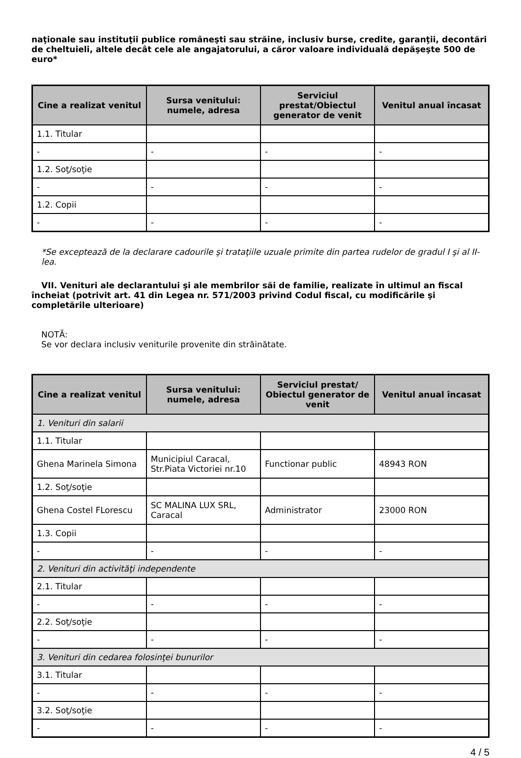naţionale sau instituţii publice româneşti sau străine, inclusiv burse, credite, garanţii, decontări de cheltuieli, altele decât cele ale angajatorului, a căror valoare individuală depăşeşte 500 de euro*
| Cine a realizat venitul | Sursa venitului: numele, adresa | Serviciul prestat/Obiectul generator de venit | Venitul anual încasat |
| --- | --- | --- | --- |
| 1.1. Titular | | | |
| - | - | - | - |
| 1.2. Soţ/soţie | | | |
| - | - | - | - |
| 1.2. Copii | | | |
| - | - | - | - |
*Se exceptează de la declarare cadourile şi trataţiile uzuale primite din partea rudelor de gradul I şi al II-lea.
VII. Venituri ale declarantului şi ale membrilor săi de familie, realizate în ultimul an fiscal încheiat (potrivit art. 41 din Legea nr. 571/2003 privind Codul fiscal, cu modificările şi completările ulterioare)
NOTĂ:
Se vor declara inclusiv veniturile provenite din străinătate.
| Cine a realizat venitul | Sursa venitului: numele, adresa | Serviciul prestat/ Obiectul generator de venit | Venitul anual încasat |
| --- | --- | --- | --- |
| 1. Venituri din salarii | | | |
| 1.1. Titular | | | |
| Ghena Marinela Simona | Municipiul Caracal, Str.Piata Victoriei nr.10 | Functionar public | 48943 RON |
| 1.2. Soţ/soţie | | | |
| Ghena Costel FLorescu | SC MALINA LUX SRL, Caracal | Administrator | 23000 RON |
| 1.3. Copii | | | |
| - | - | - | - |
| 2. Venituri din activităţi independente | | | |
| 2.1. Titular | | | |
| - | - | - | - |
| 2.2. Soţ/soţie | | | |
| - | - | - | - |
| 3. Venituri din cedarea folosinţei bunurilor | | | |
| 3.1. Titular | | | |
| - | - | - | - |
| 3.2. Soţ/soţie | | | |
| - | - | - | - |
4 / 5